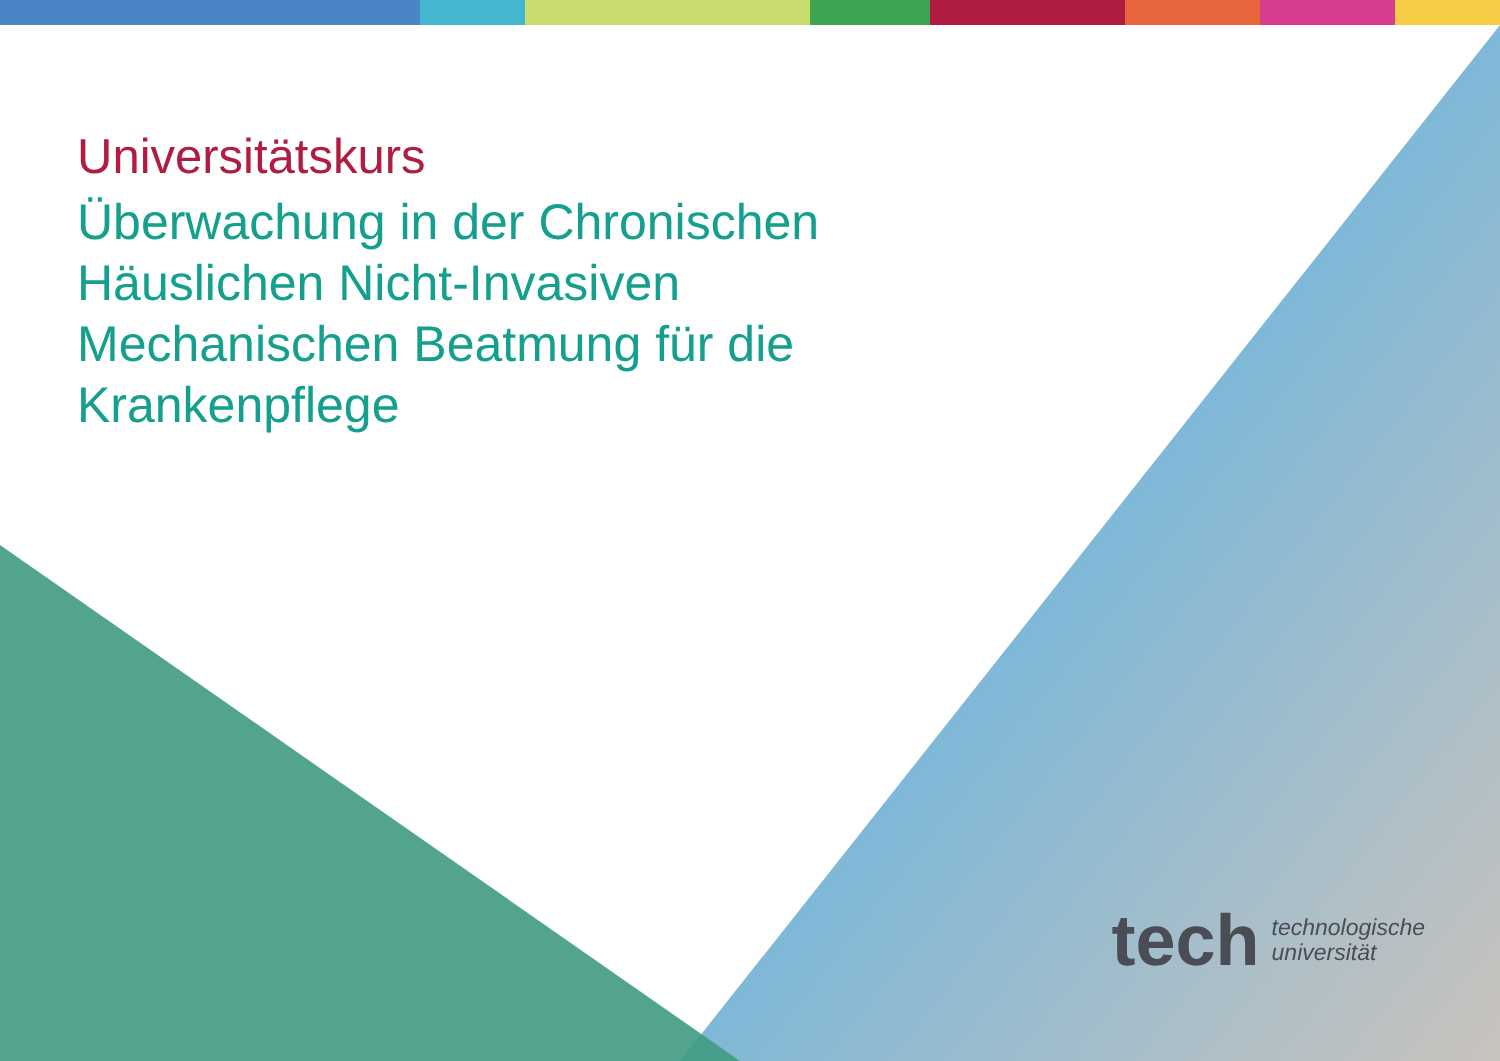Universitätskurs
Überwachung in der Chronischen Häuslichen Nicht-Invasiven Mechanischen Beatmung für die Krankenpflege
tech technologische
universität